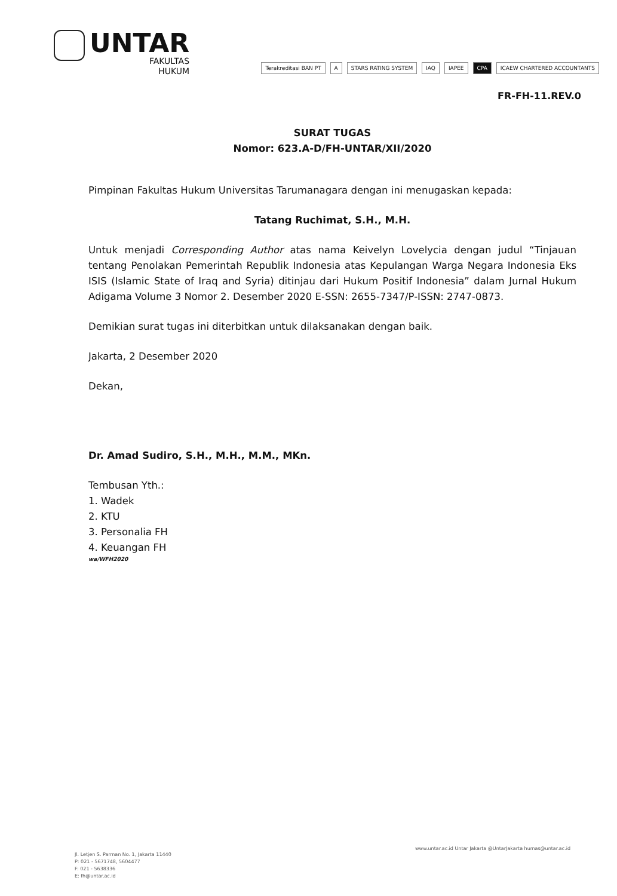UNTAR
FAKULTAS
HUKUM
Terakreditasi BAN PT A STARS RATING SYSTEM IAQ IAPEE CPA ICAEW CHARTERED ACCOUNTANTS
FR-FH-11.REV.0
SURAT TUGAS
Nomor: 623.A-D/FH-UNTAR/XII/2020
Pimpinan Fakultas Hukum Universitas Tarumanagara dengan ini menugaskan kepada:
Tatang Ruchimat, S.H., M.H.
Untuk menjadi Corresponding Author atas nama Keivelyn Lovelycia dengan judul “Tinjauan tentang Penolakan Pemerintah Republik Indonesia atas Kepulangan Warga Negara Indonesia Eks ISIS (Islamic State of Iraq and Syria) ditinjau dari Hukum Positif Indonesia” dalam Jurnal Hukum Adigama Volume 3 Nomor 2. Desember 2020 E-SSN: 2655-7347/P-ISSN: 2747-0873.
Demikian surat tugas ini diterbitkan untuk dilaksanakan dengan baik.
Jakarta, 2 Desember 2020
Dekan,
Dr. Amad Sudiro, S.H., M.H., M.M., MKn.
Tembusan Yth.:
1. Wadek
2. KTU
3. Personalia FH
4. Keuangan FH
wa/WFH2020
Jl. Letjen S. Parman No. 1, Jakarta 11440
P: 021 - 5671748, 5604477
F: 021 - 5638336
E: fh@untar.ac.id
www.untar.ac.id Untar Jakarta @UntarJakarta humas@untar.ac.id